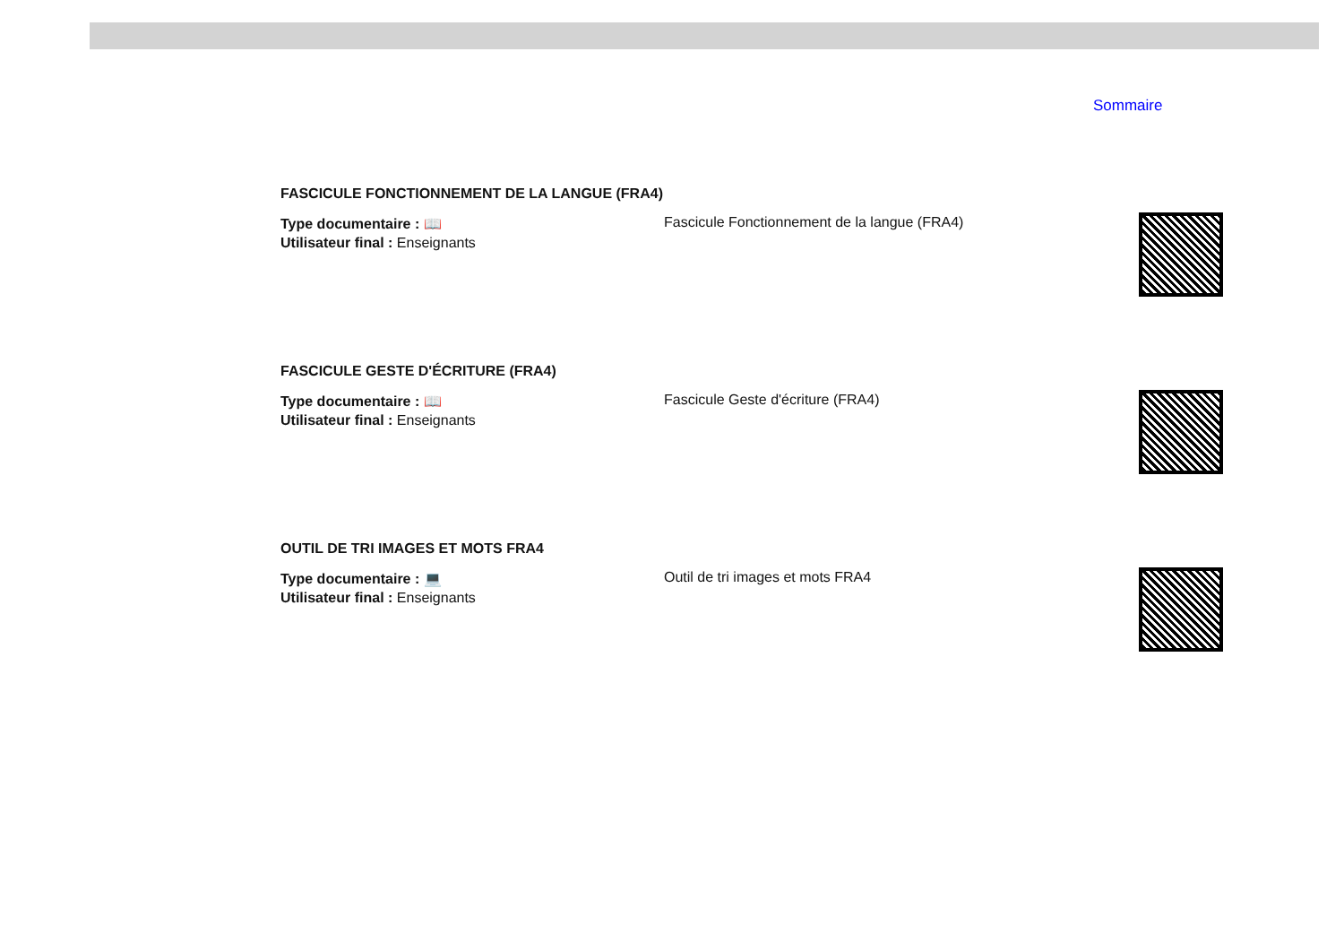Sommaire
FASCICULE FONCTIONNEMENT DE LA LANGUE (FRA4)
Type documentaire : 📖
Utilisateur final : Enseignants
Fascicule Fonctionnement de la langue (FRA4)
FASCICULE GESTE D'ÉCRITURE (FRA4)
Type documentaire : 📖
Utilisateur final : Enseignants
Fascicule Geste d'écriture (FRA4)
OUTIL DE TRI IMAGES ET MOTS FRA4
Type documentaire : 💻
Utilisateur final : Enseignants
Outil de tri images et mots FRA4